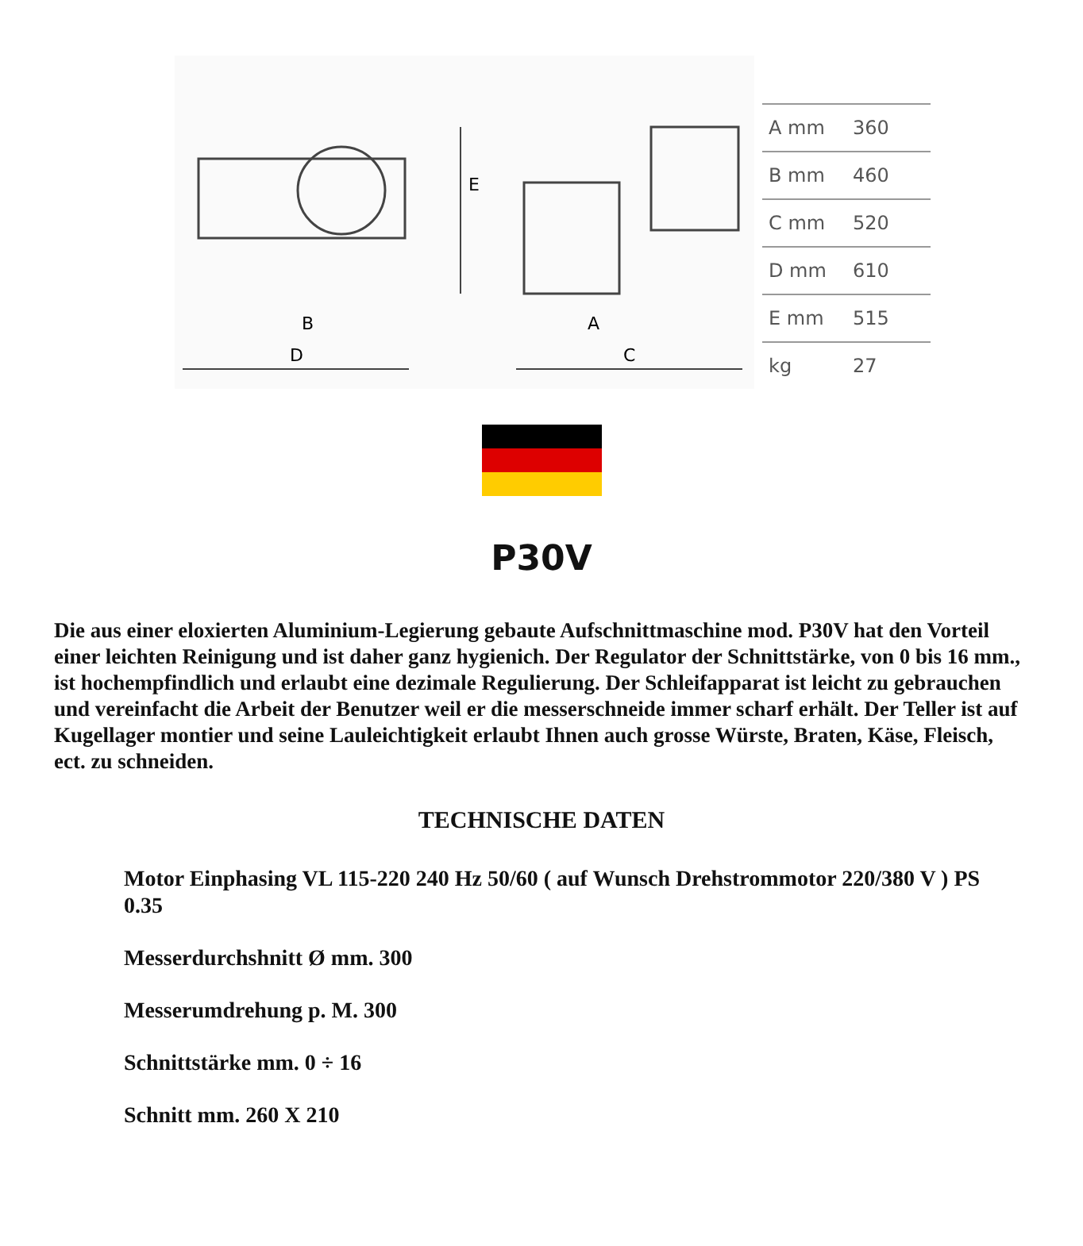B
D
A
C
E
| A mm | 360 |
| B mm | 460 |
| C mm | 520 |
| D mm | 610 |
| E mm | 515 |
| kg | 27 |
P30V
Die aus einer eloxierten Aluminium-Legierung gebaute Aufschnittmaschine mod. P30V hat den Vorteil einer leichten Reinigung und ist daher ganz hygienich. Der Regulator der Schnittstärke, von 0 bis 16 mm., ist hochempfindlich und erlaubt eine dezimale Regulierung. Der Schleifapparat ist leicht zu gebrauchen und vereinfacht die Arbeit der Benutzer weil er die messerschneide immer scharf erhält. Der Teller ist auf Kugellager montier und seine Lauleichtigkeit erlaubt Ihnen auch grosse Würste, Braten, Käse, Fleisch, ect. zu schneiden.
TECHNISCHE DATEN
Motor Einphasing VL 115-220 240 Hz 50/60 ( auf Wunsch Drehstrommotor 220/380 V ) PS 0.35
Messerdurchshnitt Ø mm. 300
Messerumdrehung p. M. 300
Schnittstärke mm. 0 ÷ 16
Schnitt mm. 260 X 210